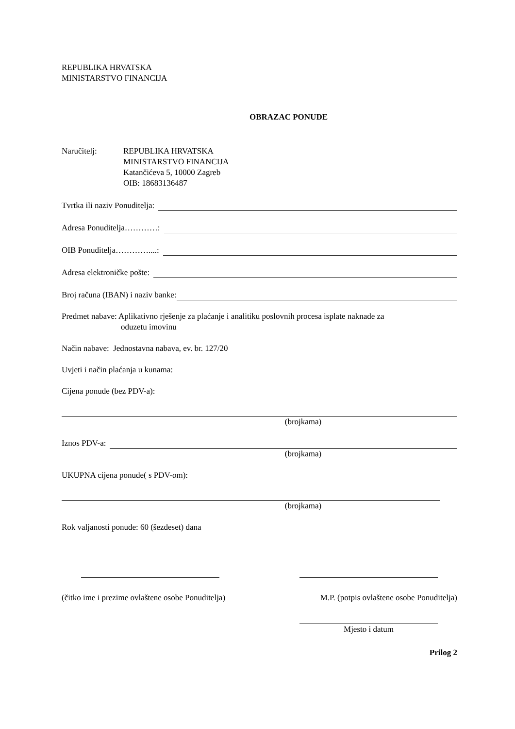REPUBLIKA HRVATSKA
MINISTARSTVO FINANCIJA
OBRAZAC PONUDE
Naručitelj: REPUBLIKA HRVATSKA
MINISTARSTVO FINANCIJA
Katančićeva 5, 10000 Zagreb
OIB: 18683136487
Tvrtka ili naziv Ponuditelja:
Adresa Ponuditelja…………:
OIB Ponuditelja…………....:
Adresa elektroničke pošte:
Broj računa (IBAN) i naziv banke:
Predmet nabave: Aplikativno rješenje za plaćanje i analitiku poslovnih procesa isplate naknade za
oduzetu imovinu
Način nabave: Jednostavna nabava, ev. br. 127/20
Uvjeti i način plaćanja u kunama:
Cijena ponude (bez PDV-a):
(brojkama)
Iznos PDV-a:
(brojkama)
UKUPNA cijena ponude( s PDV-om):
(brojkama)
Rok valjanosti ponude: 60 (šezdeset) dana
(čitko ime i prezime ovlaštene osobe Ponuditelja)
M.P. (potpis ovlaštene osobe Ponuditelja)
Mjesto i datum
Prilog 2